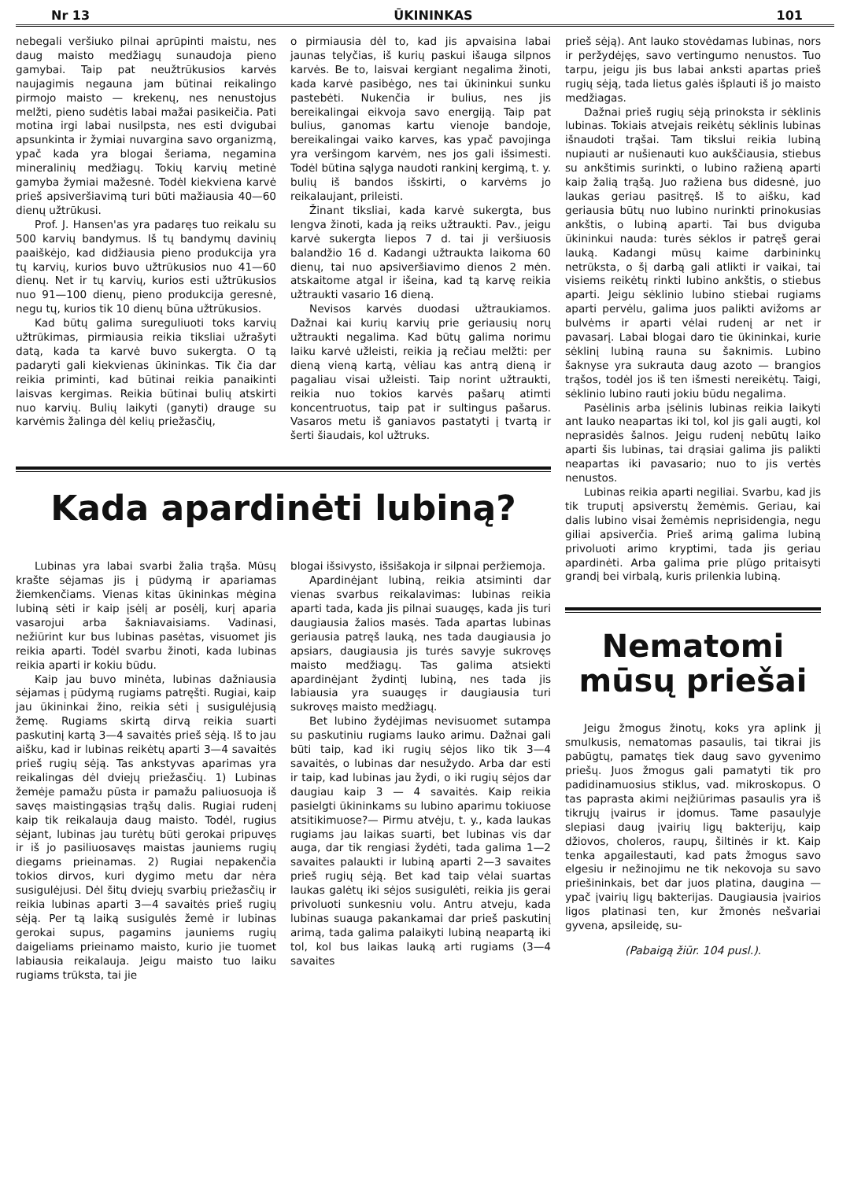Nr 13 ŪKININKAS 101
nebegali veršiuko pilnai aprūpinti maistu, nes daug maisto medžiagų sunaudoja pieno gamybai. Taip pat neužtrūkusios karvės naujagimis negauna jam būtinai reikalingo pirmojo maisto — krekenų, nes nenustojus melžti, pieno sudėtis labai mažai pasikeičia. Pati motina irgi labai nusilpsta, nes esti dvigubai apsunkinta ir žymiai nuvargina savo organizmą, ypač kada yra blogai šeriama, negamina mineralinių medžiagų. Tokių karvių metinė gamyba žymiai mažesnė. Todėl kiekviena karvė prieš apsiveršiavimą turi būti mažiausia 40—60 dienų užtrūkusi.
Prof. J. Hansen'as yra padaręs tuo reikalu su 500 karvių bandymus. Iš tų bandymų davinių paaiškėjo, kad didžiausia pieno produkcija yra tų karvių, kurios buvo užtrūkusios nuo 41—60 dienų. Net ir tų karvių, kurios esti užtrūkusios nuo 91—100 dienų, pieno produkcija geresnė, negu tų, kurios tik 10 dienų būna užtrūkusios.
Kad būtų galima sureguliuoti toks karvių užtrūkimas, pirmiausia reikia tiksliai užrašyti datą, kada ta karvė buvo sukergta. O tą padaryti gali kiekvienas ūkininkas. Tik čia dar reikia priminti, kad būtinai reikia panaikinti laisvas kergimas. Reikia būtinai bulių atskirti nuo karvių. Bulių laikyti (ganyti) drauge su karvėmis žalinga dėl kelių priežasčių,
o pirmiausia dėl to, kad jis apvaisina labai jaunas telyčias, iš kurių paskui išauga silpnos karvės. Be to, laisvai kergiant negalima žinoti, kada karvė pasibėgo, nes tai ūkininkui sunku pastebėti. Nukenčia ir bulius, nes jis bereikalingai eikvoja savo energiją. Taip pat bulius, ganomas kartu vienoje bandoje, bereikalingai vaiko karves, kas ypač pavojinga yra veršingom karvėm, nes jos gali išsimesti. Todėl būtina sąlyga naudoti rankinį kergimą, t. y. bulių iš bandos išskirti, o karvėms jo reikalaujant, prileisti.
Žinant tiksliai, kada karvė sukergta, bus lengva žinoti, kada ją reiks užtraukti. Pav., jeigu karvė sukergta liepos 7 d. tai ji veršiuosis balandžio 16 d. Kadangi užtraukta laikoma 60 dienų, tai nuo apsiveršiavimo dienos 2 mėn. atskaitome atgal ir išeina, kad tą karvę reikia užtraukti vasario 16 dieną.
Nevisos karvės duodasi užtraukiamos. Dažnai kai kurių karvių prie geriausių norų užtraukti negalima. Kad būtų galima norimu laiku karvė užleisti, reikia ją rečiau melžti: per dieną vieną kartą, vėliau kas antrą dieną ir pagaliau visai užleisti. Taip norint užtraukti, reikia nuo tokios karvės pašarų atimti koncentruotus, taip pat ir sultingus pašarus. Vasaros metu iš ganiavos pastatyti į tvartą ir šerti šiaudais, kol užtruks.
Kada apardinėti lubiną?
Lubinas yra labai svarbi žalia trąša. Mūsų krašte sėjamas jis į pūdymą ir apariamas žiemkenčiams. Vienas kitas ūkininkas mėgina lubiną sėti ir kaip įsėlį ar posėlį, kurį aparia vasarojui arba šakniavaisiams. Vadinasi, nežiūrint kur bus lubinas pasėtas, visuomet jis reikia aparti. Todėl svarbu žinoti, kada lubinas reikia aparti ir kokiu būdu.
Kaip jau buvo minėta, lubinas dažniausia sėjamas į pūdymą rugiams patręšti. Rugiai, kaip jau ūkininkai žino, reikia sėti į susigulėjusią žemę. Rugiams skirtą dirvą reikia suarti paskutinį kartą 3—4 savaitės prieš sėją. Iš to jau aišku, kad ir lubinas reikėtų aparti 3—4 savaitės prieš rugių sėją. Tas ankstyvas aparimas yra reikalingas dėl dviejų priežasčių. 1) Lubinas žemėje pamažu pūsta ir pamažu paliuosuoja iš savęs maistingąsias trąšų dalis. Rugiai rudenį kaip tik reikalauja daug maisto. Todėl, rugius sėjant, lubinas jau turėtų būti gerokai pripuvęs ir iš jo pasiliuosavęs maistas jauniems rugių diegams prieinamas. 2) Rugiai nepakenčia tokios dirvos, kuri dygimo metu dar nėra susigulėjusi. Dėl šitų dviejų svarbių priežasčių ir reikia lubinas aparti 3—4 savaitės prieš rugių sėją. Per tą laiką susigulės žemė ir lubinas gerokai supus, pagamins jauniems rugių daigeliams prieinamo maisto, kurio jie tuomet labiausia reikalauja. Jeigu maisto tuo laiku rugiams trūksta, tai jie
blogai išsivysto, išsišakoja ir silpnai peržiemoja.
Apardinėjant lubiną, reikia atsiminti dar vienas svarbus reikalavimas: lubinas reikia aparti tada, kada jis pilnai suaugęs, kada jis turi daugiausia žalios masės. Tada apartas lubinas geriausia patręš lauką, nes tada daugiausia jo apsiars, daugiausia jis turės savyje sukrovęs maisto medžiagų. Tas galima atsiekti apardinėjant žydintį lubiną, nes tada jis labiausia yra suaugęs ir daugiausia turi sukrovęs maisto medžiagų.
Bet lubino žydėjimas nevisuomet sutampa su paskutiniu rugiams lauko arimu. Dažnai gali būti taip, kad iki rugių sėjos liko tik 3—4 savaitės, o lubinas dar nesužydo. Arba dar esti ir taip, kad lubinas jau žydi, o iki rugių sėjos dar daugiau kaip 3 — 4 savaitės. Kaip reikia pasielgti ūkininkams su lubino aparimu tokiuose atsitikimuose?— Pirmu atvėju, t. y., kada laukas rugiams jau laikas suarti, bet lubinas vis dar auga, dar tik rengiasi žydėti, tada galima 1—2 savaites palaukti ir lubiną aparti 2—3 savaites prieš rugių sėją. Bet kad taip vėlai suartas laukas galėtų iki sėjos susigulėti, reikia jis gerai privoluoti sunkesniu volu. Antru atveju, kada lubinas suauga pakankamai dar prieš paskutinį arimą, tada galima palaikyti lubiną neapartą iki tol, kol bus laikas lauką arti rugiams (3—4 savaites
prieš sėją). Ant lauko stovėdamas lubinas, nors ir peržydėjęs, savo vertingumo nenustos. Tuo tarpu, jeigu jis bus labai anksti apartas prieš rugių sėją, tada lietus galės išplauti iš jo maisto medžiagas.
Dažnai prieš rugių sėją prinoksta ir sėklinis lubinas. Tokiais atvejais reikėtų sėklinis lubinas išnaudoti trąšai. Tam tikslui reikia lubiną nupiauti ar nušienauti kuo aukščiausia, stiebus su ankštimis surinkti, o lubino ražieną aparti kaip žalią trąšą. Juo ražiena bus didesnė, juo laukas geriau pasitręš. Iš to aišku, kad geriausia būtų nuo lubino nurinkti prinokusias ankštis, o lubiną aparti. Tai bus dviguba ūkininkui nauda: turės sėklos ir patręš gerai lauką. Kadangi mūsų kaime darbininkų netrūksta, o šį darbą gali atlikti ir vaikai, tai visiems reikėtų rinkti lubino ankštis, o stiebus aparti. Jeigu sėklinio lubino stiebai rugiams aparti pervėlu, galima juos palikti avižoms ar bulvėms ir aparti vėlai rudenį ar net ir pavasarį. Labai blogai daro tie ūkininkai, kurie sėklinį lubiną rauna su šaknimis. Lubino šaknyse yra sukrauta daug azoto — brangios trąšos, todėl jos iš ten išmesti nereikėtų. Taigi, sėklinio lubino rauti jokiu būdu negalima.
Pasėlinis arba įsėlinis lubinas reikia laikyti ant lauko neapartas iki tol, kol jis gali augti, kol neprasidės šalnos. Jeigu rudenį nebūtų laiko aparti šis lubinas, tai drąsiai galima jis palikti neapartas iki pavasario; nuo to jis vertės nenustos.
Lubinas reikia aparti negiliai. Svarbu, kad jis tik truputį apsiverstų žemėmis. Geriau, kai dalis lubino visai žemėmis neprisidengia, negu giliai apsiverčia. Prieš arimą galima lubiną privoluoti arimo kryptimi, tada jis geriau apardinėti. Arba galima prie plūgo pritaisyti grandį bei virbalą, kuris prilenkia lubiną.
Nematomi mūsų priešai
Jeigu žmogus žinotų, koks yra aplink jį smulkusis, nematomas pasaulis, tai tikrai jis pabūgtų, pamatęs tiek daug savo gyvenimo priešų. Juos žmogus gali pamatyti tik pro padidinamuosius stiklus, vad. mikroskopus. O tas paprasta akimi neįžiūrimas pasaulis yra iš tikrųjų įvairus ir įdomus. Tame pasaulyje slepiasi daug įvairių ligų bakterijų, kaip džiovos, choleros, raupų, šiltinės ir kt. Kaip tenka apgailestauti, kad pats žmogus savo elgesiu ir nežinojimu ne tik nekovoja su savo priešininkais, bet dar juos platina, daugina — ypač įvairių ligų bakterijas. Daugiausia įvairios ligos platinasi ten, kur žmonės nešvariai gyvena, apsileidę, su-
(Pabaigą žiūr. 104 pusl.).